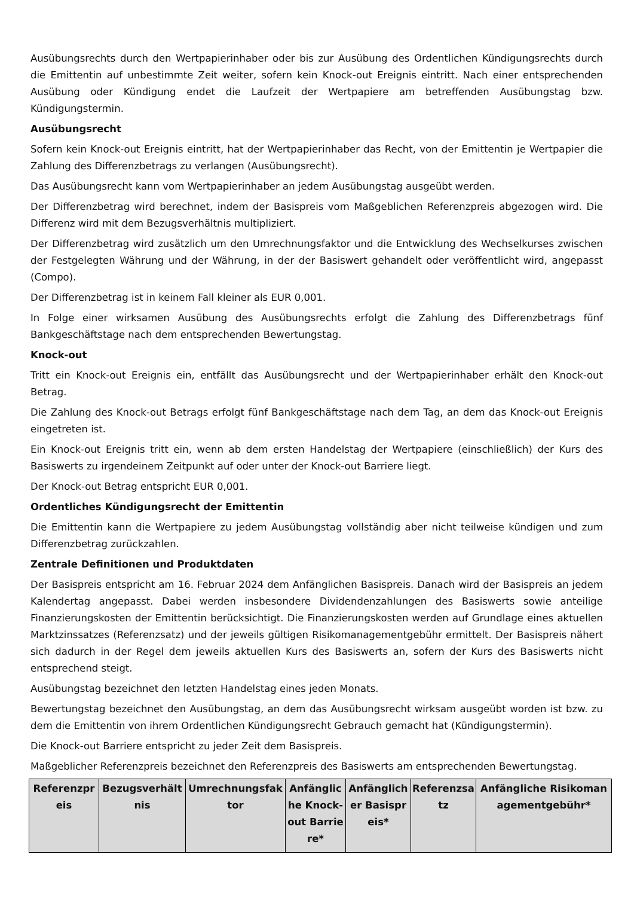Ausübungsrechts durch den Wertpapierinhaber oder bis zur Ausübung des Ordentlichen Kündigungsrechts durch die Emittentin auf unbestimmte Zeit weiter, sofern kein Knock-out Ereignis eintritt. Nach einer entsprechenden Ausübung oder Kündigung endet die Laufzeit der Wertpapiere am betreffenden Ausübungstag bzw. Kündigungstermin.
Ausübungsrecht
Sofern kein Knock-out Ereignis eintritt, hat der Wertpapierinhaber das Recht, von der Emittentin je Wertpapier die Zahlung des Differenzbetrags zu verlangen (Ausübungsrecht).
Das Ausübungsrecht kann vom Wertpapierinhaber an jedem Ausübungstag ausgeübt werden.
Der Differenzbetrag wird berechnet, indem der Basispreis vom Maßgeblichen Referenzpreis abgezogen wird. Die Differenz wird mit dem Bezugsverhältnis multipliziert.
Der Differenzbetrag wird zusätzlich um den Umrechnungsfaktor und die Entwicklung des Wechselkurses zwischen der Festgelegten Währung und der Währung, in der der Basiswert gehandelt oder veröffentlicht wird, angepasst (Compo).
Der Differenzbetrag ist in keinem Fall kleiner als EUR 0,001.
In Folge einer wirksamen Ausübung des Ausübungsrechts erfolgt die Zahlung des Differenzbetrags fünf Bankgeschäftstage nach dem entsprechenden Bewertungstag.
Knock-out
Tritt ein Knock-out Ereignis ein, entfällt das Ausübungsrecht und der Wertpapierinhaber erhält den Knock-out Betrag.
Die Zahlung des Knock-out Betrags erfolgt fünf Bankgeschäftstage nach dem Tag, an dem das Knock-out Ereignis eingetreten ist.
Ein Knock-out Ereignis tritt ein, wenn ab dem ersten Handelstag der Wertpapiere (einschließlich) der Kurs des Basiswerts zu irgendeinem Zeitpunkt auf oder unter der Knock-out Barriere liegt.
Der Knock-out Betrag entspricht EUR 0,001.
Ordentliches Kündigungsrecht der Emittentin
Die Emittentin kann die Wertpapiere zu jedem Ausübungstag vollständig aber nicht teilweise kündigen und zum Differenzbetrag zurückzahlen.
Zentrale Definitionen und Produktdaten
Der Basispreis entspricht am 16. Februar 2024 dem Anfänglichen Basispreis. Danach wird der Basispreis an jedem Kalendertag angepasst. Dabei werden insbesondere Dividendenzahlungen des Basiswerts sowie anteilige Finanzierungskosten der Emittentin berücksichtigt. Die Finanzierungskosten werden auf Grundlage eines aktuellen Marktzinssatzes (Referenzsatz) und der jeweils gültigen Risikomanagementgebühr ermittelt. Der Basispreis nähert sich dadurch in der Regel dem jeweils aktuellen Kurs des Basiswerts an, sofern der Kurs des Basiswerts nicht entsprechend steigt.
Ausübungstag bezeichnet den letzten Handelstag eines jeden Monats.
Bewertungstag bezeichnet den Ausübungstag, an dem das Ausübungsrecht wirksam ausgeübt worden ist bzw. zu dem die Emittentin von ihrem Ordentlichen Kündigungsrecht Gebrauch gemacht hat (Kündigungstermin).
Die Knock-out Barriere entspricht zu jeder Zeit dem Basispreis.
Maßgeblicher Referenzpreis bezeichnet den Referenzpreis des Basiswerts am entsprechenden Bewertungstag.
| Referenzpreis | Bezugsverhältnis | Umrechnungsfaktor | Anfängliche Knock-out Barriere* | Anfänglicher Basispreis* | Referenzsatz | Anfängliche Risikomanagementgebühr* |
| --- | --- | --- | --- | --- | --- | --- |